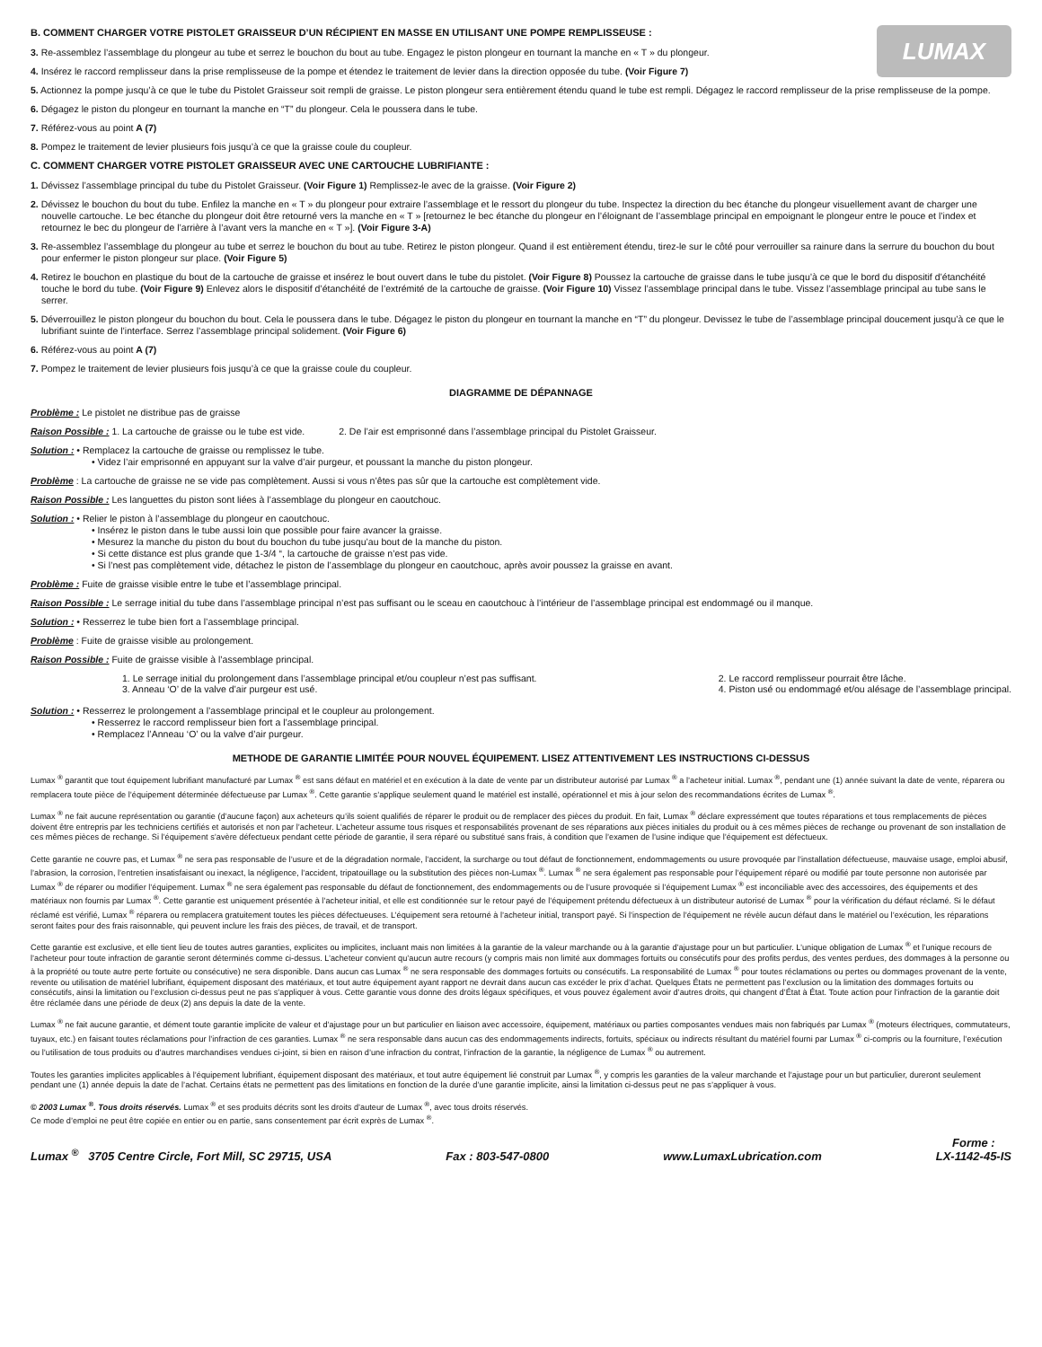LUMAX
B. COMMENT CHARGER VOTRE PISTOLET GRAISSEUR D’UN RÉCIPIENT EN MASSE EN UTILISANT UNE POMPE REMPLISSEUSE :
3. Re-assemblez l’assemblage du plongeur au tube et serrez le bouchon du bout au tube. Engagez le piston plongeur en tournant la manche en « T » du plongeur.
4. Insérez le raccord remplisseur dans la prise remplisseuse de la pompe et étendez le traitement de levier dans la direction opposée du tube. (Voir Figure 7)
5. Actionnez la pompe jusqu’à ce que le tube du Pistolet Graisseur soit rempli de graisse. Le piston plongeur sera entièrement étendu quand le tube est rempli. Dégagez le raccord remplisseur de la prise remplisseuse de la pompe.
6. Dégagez le piston du plongeur en tournant la manche en “T” du plongeur. Cela le poussera dans le tube.
7. Référez-vous au point A (7)
8. Pompez le traitement de levier plusieurs fois jusqu’à ce que la graisse coule du coupleur.
C. COMMENT CHARGER VOTRE PISTOLET GRAISSEUR AVEC UNE CARTOUCHE LUBRIFIANTE :
1. Dévissez l’assemblage principal du tube du Pistolet Graisseur. (Voir Figure 1) Remplissez-le avec de la graisse. (Voir Figure 2)
2. Dévissez le bouchon du bout du tube. Enfilez la manche en « T » du plongeur pour extraire l’assemblage et le ressort du plongeur du tube. Inspectez la direction du bec étanche du plongeur visuellement avant de charger une nouvelle cartouche. Le bec étanche du plongeur doit être retourné vers la manche en « T » [retournez le bec étanche du plongeur en l’éloignant de l’assemblage principal en empoignant le plongeur entre le pouce et l’index et retournez le bec du plongeur de l’arrière à l’avant vers la manche en « T »]. (Voir Figure 3-A)
3. Re-assemblez l’assemblage du plongeur au tube et serrez le bouchon du bout au tube. Retirez le piston plongeur. Quand il est entièrement étendu, tirez-le sur le côté pour verrouiller sa rainure dans la serrure du bouchon du bout pour enfermer le piston plongeur sur place. (Voir Figure 5)
4. Retirez le bouchon en plastique du bout de la cartouche de graisse et insérez le bout ouvert dans le tube du pistolet. (Voir Figure 8) Poussez la cartouche de graisse dans le tube jusqu’à ce que le bord du dispositif d’étanchéité touche le bord du tube. (Voir Figure 9) Enlevez alors le dispositif d’étanchéité de l’extrémité de la cartouche de graisse. (Voir Figure 10) Vissez l’assemblage principal dans le tube. Vissez l’assemblage principal au tube sans le serrer.
5. Déverrouillez le piston plongeur du bouchon du bout. Cela le poussera dans le tube. Dégagez le piston du plongeur en tournant la manche en “T” du plongeur. Devissez le tube de l’assemblage principal doucement jusqu’à ce que le lubrifiant suinte de l’interface. Serrez l’assemblage principal solidement. (Voir Figure 6)
6. Référez-vous au point A (7)
7. Pompez le traitement de levier plusieurs fois jusqu’à ce que la graisse coule du coupleur.
DIAGRAMME DE DÉPANNAGE
Problème : Le pistolet ne distribue pas de graisse
Raison Possible : 1. La cartouche de graisse ou le tube est vide. 2. De l’air est emprisonné dans l’assemblage principal du Pistolet Graisseur.
Solution : • Remplacez la cartouche de graisse ou remplissez le tube.
• Videz l’air emprisonné en appuyant sur la valve d’air purgeur, et poussant la manche du piston plongeur.
Problème : La cartouche de graisse ne se vide pas complètement. Aussi si vous n’êtes pas sûr que la cartouche est complètement vide.
Raison Possible : Les languettes du piston sont liées à l’assemblage du plongeur en caoutchouc.
Solution : • Relier le piston à l’assemblage du plongeur en caoutchouc.
• Insérez le piston dans le tube aussi loin que possible pour faire avancer la graisse.
• Mesurez la manche du piston du bout du bouchon du tube jusqu’au bout de la manche du piston.
• Si cette distance est plus grande que 1-3/4 “, la cartouche de graisse n’est pas vide.
• Si l’nest pas complètement vide, détachez le piston de l’assemblage du plongeur en caoutchouc, après avoir poussez la graisse en avant.
Problème : Fuite de graisse visible entre le tube et l’assemblage principal.
Raison Possible : Le serrage initial du tube dans l’assemblage principal n’est pas suffisant ou le sceau en caoutchouc à l’intérieur de l’assemblage principal est endommagé ou il manque.
Solution : • Resserrez le tube bien fort a l’assemblage principal.
Problème : Fuite de graisse visible au prolongement.
Raison Possible : Fuite de graisse visible à l’assemblage principal.
1. Le serrage initial du prolongement dans l’assemblage principal et/ou coupleur n’est pas suffisant.
3. Anneau ‘O’ de la valve d’air purgeur est usé.
2. Le raccord remplisseur pourrait être lâche.
4. Piston usé ou endommagé et/ou alésage de l’assemblage principal.
Solution : • Resserrez le prolongement a l’assemblage principal et le coupleur au prolongement.
• Resserrez le raccord remplisseur bien fort a l’assemblage principal.
• Remplacez l’Anneau ‘O’ ou la valve d’air purgeur.
METHODE DE GARANTIE LIMITÉE POUR NOUVEL ÉQUIPEMENT. LISEZ ATTENTIVEMENT LES INSTRUCTIONS CI-DESSUS
Lumax <sup>®</sup> garantit que tout équipement lubrifiant manufacturé par Lumax <sup>®</sup> est sans défaut en matériel et en exécution à la date de vente par un distributeur autorisé par Lumax <sup>®</sup> a l’acheteur initial. Lumax <sup>®</sup>, pendant une (1) année suivant la date de vente, réparera ou remplacera toute pièce de l’équipement déterminée défectueuse par Lumax <sup>®</sup>. Cette garantie s’applique seulement quand le matériel est installé, opérationnel et mis à jour selon des recommandations écrites de Lumax <sup>®</sup>.
Lumax <sup>®</sup> ne fait aucune représentation ou garantie (d’aucune façon) aux acheteurs qu’ils soient qualifiés de réparer le produit ou de remplacer des pièces du produit. En fait, Lumax <sup>®</sup> déclare expressément que toutes réparations et tous remplacements de pièces doivent être entrepris par les techniciens certifiés et autorisés et non par l’acheteur. L’acheteur assume tous risques et responsabilités provenant de ses réparations aux pièces initiales du produit ou à ces mêmes pièces de rechange ou provenant de son installation de ces mêmes pièces de rechange. Si l’équipement s’avère défectueux pendant cette période de garantie, il sera réparé ou substitué sans frais, à condition que l’examen de l’usine indique que l’équipement est défectueux.
Cette garantie ne couvre pas, et Lumax <sup>®</sup> ne sera pas responsable de l’usure et de la dégradation normale, l’accident, la surcharge ou tout défaut de fonctionnement, endommagements ou usure provoquée par l’installation défectueuse, mauvaise usage, emploi abusif, l’abrasion, la corrosion, l’entretien insatisfaisant ou inexact, la négligence, l’accident, tripatouillage ou la substitution des pièces non-Lumax <sup>®</sup>. Lumax <sup>®</sup> ne sera également pas responsable pour l’équipement réparé ou modifié par toute personne non autorisée par Lumax <sup>®</sup> de réparer ou modifier l’équipement. Lumax <sup>®</sup> ne sera également pas responsable du défaut de fonctionnement, des endommagements ou de l’usure provoquée si l’équipement Lumax <sup>®</sup> est inconciliable avec des accessoires, des équipements et des matériaux non fournis par Lumax <sup>®</sup>. Cette garantie est uniquement présentée à l’acheteur initial, et elle est conditionnée sur le retour payé de l’équipement prétendu défectueux à un distributeur autorisé de Lumax <sup>®</sup> pour la vérification du défaut réclamé. Si le défaut réclamé est vérifié, Lumax <sup>®</sup> réparera ou remplacera gratuitement toutes les pièces défectueuses. L’équipement sera retourné à l’acheteur initial, transport payé. Si l’inspection de l’équipement ne révèle aucun défaut dans le matériel ou l’exécution, les réparations seront faites pour des frais raisonnable, qui peuvent inclure les frais des pièces, de travail, et de transport.
Cette garantie est exclusive, et elle tient lieu de toutes autres garanties, explicites ou implicites, incluant mais non limitées à la garantie de la valeur marchande ou à la garantie d’ajustage pour un but particulier. L’unique obligation de Lumax <sup>®</sup> et l’unique recours de l’acheteur pour toute infraction de garantie seront déterminés comme ci-dessus. L’acheteur convient qu’aucun autre recours (y compris mais non limité aux dommages fortuits ou consécutifs pour des profits perdus, des ventes perdues, des dommages à la personne ou à la propriété ou toute autre perte fortuite ou consécutive) ne sera disponible. Dans aucun cas Lumax <sup>®</sup> ne sera responsable des dommages fortuits ou consécutifs. La responsabilité de Lumax <sup>®</sup> pour toutes réclamations ou pertes ou dommages provenant de la vente, revente ou utilisation de matériel lubrifiant, équipement disposant des matériaux, et tout autre équipement ayant rapport ne devrait dans aucun cas excéder le prix d’achat. Quelques États ne permettent pas l’exclusion ou la limitation des dommages fortuits ou consécutifs, ainsi la limitation ou l’exclusion ci-dessus peut ne pas s’appliquer à vous. Cette garantie vous donne des droits légaux spécifiques, et vous pouvez également avoir d’autres droits, qui changent d’État à État. Toute action pour l’infraction de la garantie doit être réclamée dans une période de deux (2) ans depuis la date de la vente.
Lumax <sup>®</sup> ne fait aucune garantie, et dément toute garantie implicite de valeur et d’ajustage pour un but particulier en liaison avec accessoire, équipement, matériaux ou parties composantes vendues mais non fabriqués par Lumax <sup>®</sup> (moteurs électriques, commutateurs, tuyaux, etc.) en faisant toutes réclamations pour l’infraction de ces garanties. Lumax <sup>®</sup> ne sera responsable dans aucun cas des endommagements indirects, fortuits, spéciaux ou indirects résultant du matériel fourni par Lumax <sup>®</sup> ci-compris ou la fourniture, l’exécution ou l’utilisation de tous produits ou d’autres marchandises vendues ci-joint, si bien en raison d’une infraction du contrat, l’infraction de la garantie, la négligence de Lumax <sup>®</sup> ou autrement.
Toutes les garanties implicites applicables à l’équipement lubrifiant, équipement disposant des matériaux, et tout autre équipement lié construit par Lumax <sup>®</sup>, y compris les garanties de la valeur marchande et l’ajustage pour un but particulier, dureront seulement pendant une (1) année depuis la date de l’achat. Certains états ne permettent pas des limitations en fonction de la durée d’une garantie implicite, ainsi la limitation ci-dessus peut ne pas s’appliquer à vous.
© 2003 Lumax <sup>®</sup>. Tous droits réservés. Lumax <sup>®</sup> et ses produits décrits sont les droits d’auteur de Lumax <sup>®</sup>, avec tous droits réservés.
Ce mode d’emploi ne peut être copiée en entier ou en partie, sans consentement par écrit exprès de Lumax <sup>®</sup>.
Lumax <sup>®</sup> 3705 Centre Circle, Fort Mill, SC 29715, USA Fax : 803-547-0800 www.LumaxLubrication.com Forme :
LX-1142-45-IS